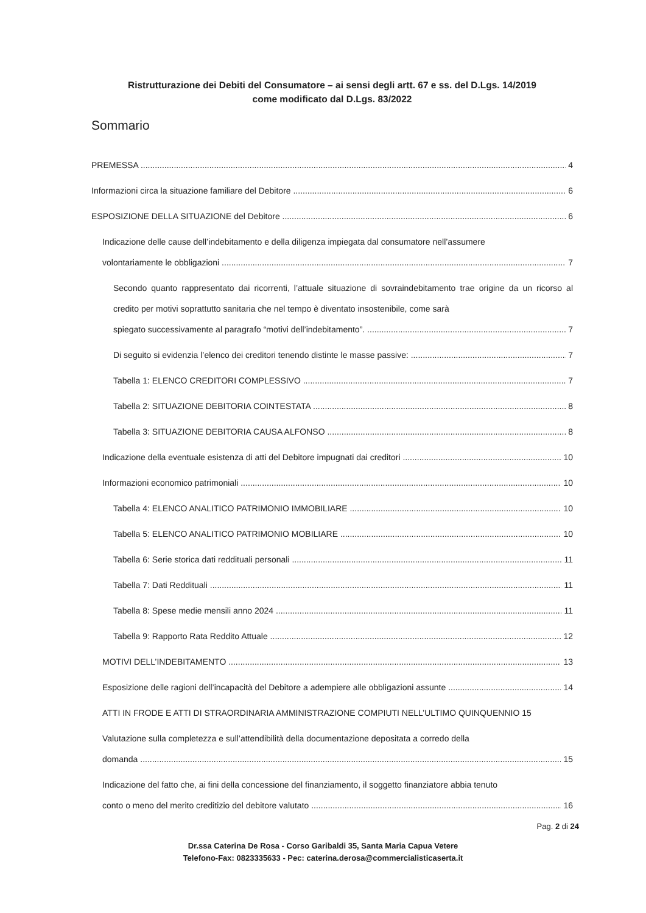Ristrutturazione dei Debiti del Consumatore – ai sensi degli artt. 67 e ss. del D.Lgs. 14/2019
come modificato dal D.Lgs. 83/2022
Sommario
PREMESSA 4
Informazioni circa la situazione familiare del Debitore 6
ESPOSIZIONE DELLA SITUAZIONE del Debitore 6
Indicazione delle cause dell’indebitamento e della diligenza impiegata dal consumatore nell’assumere
volontariamente le obbligazioni 7
Secondo quanto rappresentato dai ricorrenti, l’attuale situazione di sovraindebitamento trae origine da un ricorso al credito per motivi soprattutto sanitaria che nel tempo è diventato insostenibile, come sarà
spiegato successivamente al paragrafo “motivi dell’indebitamento”. 7
Di seguito si evidenzia l’elenco dei creditori tenendo distinte le masse passive: 7
Tabella 1: ELENCO CREDITORI COMPLESSIVO 7
Tabella 2: SITUAZIONE DEBITORIA COINTESTATA 8
Tabella 3: SITUAZIONE DEBITORIA CAUSA ALFONSO 8
Indicazione della eventuale esistenza di atti del Debitore impugnati dai creditori 10
Informazioni economico patrimoniali 10
Tabella 4: ELENCO ANALITICO PATRIMONIO IMMOBILIARE 10
Tabella 5: ELENCO ANALITICO PATRIMONIO MOBILIARE 10
Tabella 6: Serie storica dati reddituali personali 11
Tabella 7: Dati Reddituali 11
Tabella 8: Spese medie mensili anno 2024 11
Tabella 9: Rapporto Rata Reddito Attuale 12
MOTIVI DELL’INDEBITAMENTO 13
Esposizione delle ragioni dell’incapacità del Debitore a adempiere alle obbligazioni assunte 14
ATTI IN FRODE E ATTI DI STRAORDINARIA AMMINISTRAZIONE COMPIUTI NELL’ULTIMO QUINQUENNIO 15
Valutazione sulla completezza e sull’attendibilità della documentazione depositata a corredo della
domanda 15
Indicazione del fatto che, ai fini della concessione del finanziamento, il soggetto finanziatore abbia tenuto
conto o meno del merito creditizio del debitore valutato 16
Pag. 2 di 24
Dr.ssa Caterina De Rosa - Corso Garibaldi 35, Santa Maria Capua Vetere
Telefono-Fax: 0823335633 - Pec: caterina.derosa@commercialisticaserta.it